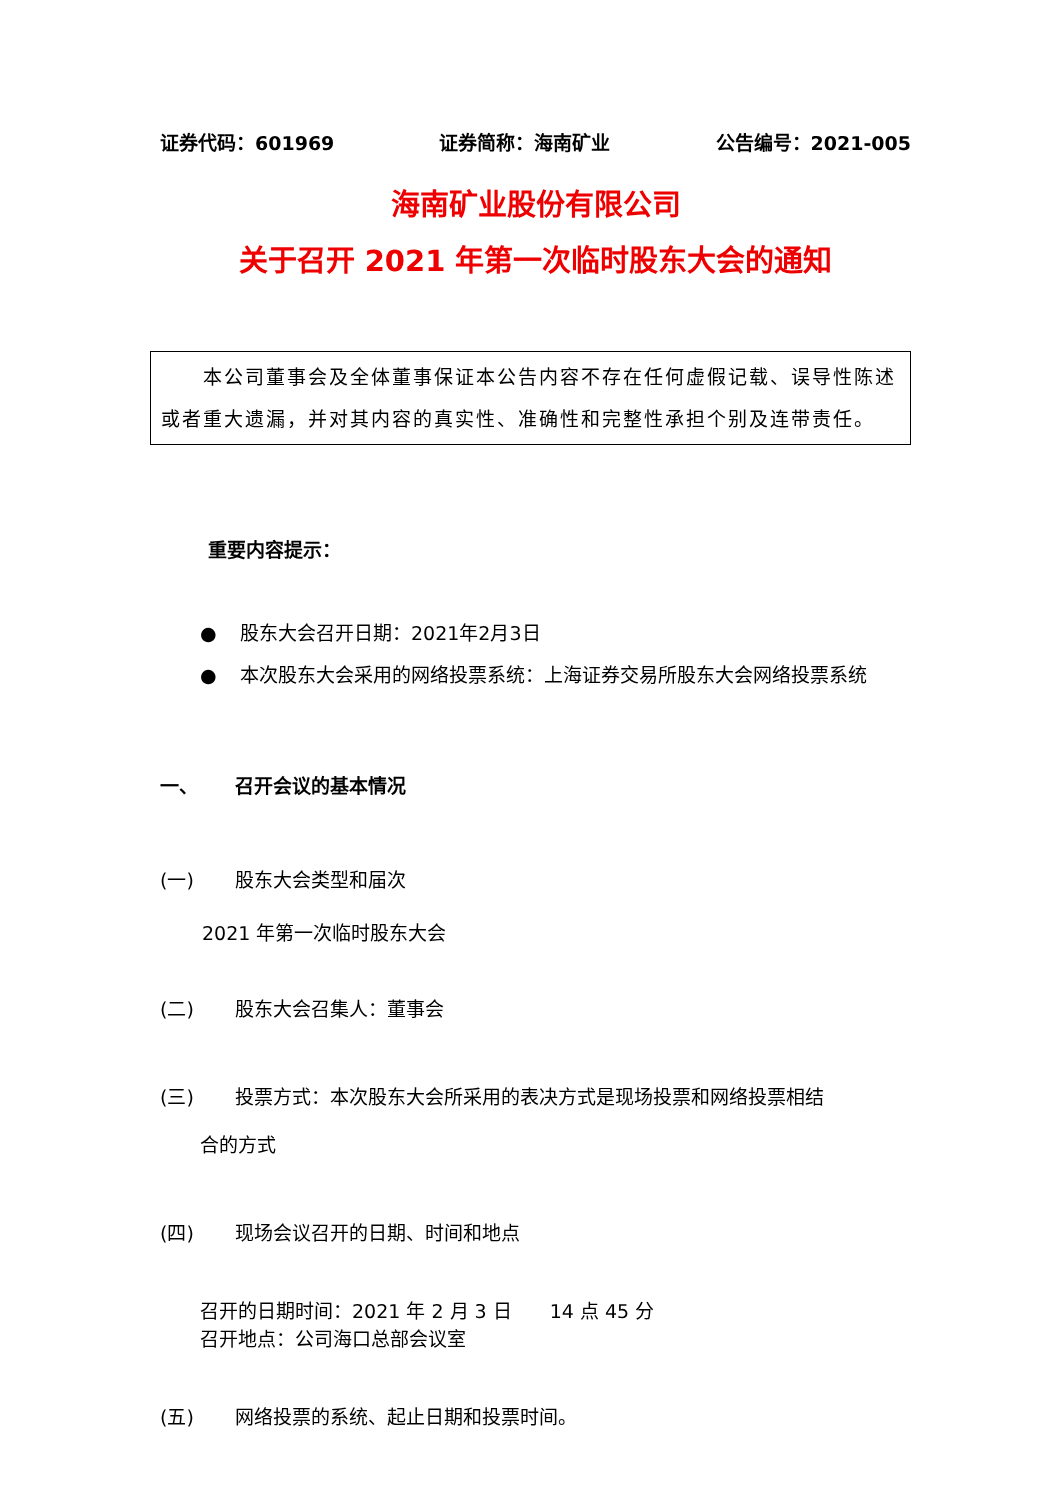证券代码：601969 证券简称：海南矿业 公告编号：2021-005
海南矿业股份有限公司
关于召开 2021 年第一次临时股东大会的通知
　　本公司董事会及全体董事保证本公告内容不存在任何虚假记载、误导性陈述或者重大遗漏，并对其内容的真实性、准确性和完整性承担个别及连带责任。
重要内容提示：
● 股东大会召开日期：2021年2月3日
● 本次股东大会采用的网络投票系统：上海证券交易所股东大会网络投票系统
一、 召开会议的基本情况
(一) 股东大会类型和届次
2021 年第一次临时股东大会
(二) 股东大会召集人：董事会
(三) 投票方式：本次股东大会所采用的表决方式是现场投票和网络投票相结
合的方式
(四) 现场会议召开的日期、时间和地点
召开的日期时间：2021 年 2 月 3 日　　14 点 45 分
召开地点：公司海口总部会议室
(五) 网络投票的系统、起止日期和投票时间。